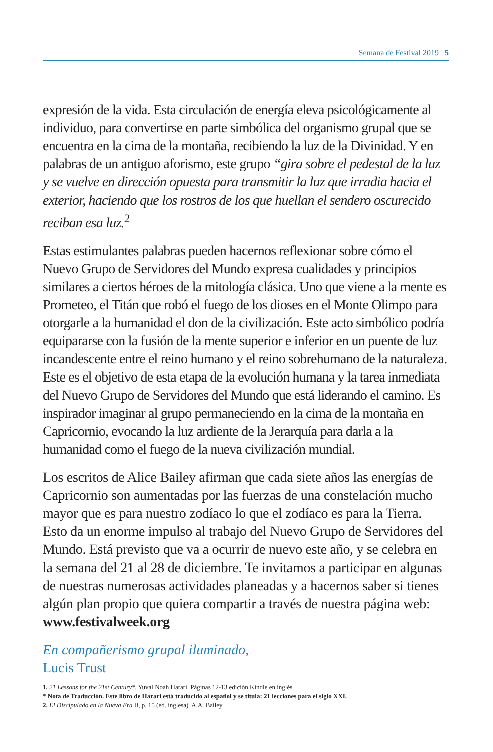Semana de Festival 2019 5
expresión de la vida. Esta circulación de energía eleva psicológicamente al individuo, para convertirse en parte simbólica del organismo grupal que se encuentra en la cima de la montaña, recibiendo la luz de la Divinidad. Y en palabras de un antiguo aforismo, este grupo “gira sobre el pedestal de la luz y se vuelve en dirección opuesta para transmitir la luz que irradia hacia el exterior, haciendo que los rostros de los que huellan el sendero oscurecido reciban esa luz.<sup>2</sup>
Estas estimulantes palabras pueden hacernos reflexionar sobre cómo el Nuevo Grupo de Servidores del Mundo expresa cualidades y principios similares a ciertos héroes de la mitología clásica. Uno que viene a la mente es Prometeo, el Titán que robó el fuego de los dioses en el Monte Olimpo para otorgarle a la humanidad el don de la civilización. Este acto simbólico podría equipararse con la fusión de la mente superior e inferior en un puente de luz incandescente entre el reino humano y el reino sobrehumano de la naturaleza. Este es el objetivo de esta etapa de la evolución humana y la tarea inmediata del Nuevo Grupo de Servidores del Mundo que está liderando el camino. Es inspirador imaginar al grupo permaneciendo en la cima de la montaña en Capricornio, evocando la luz ardiente de la Jerarquía para darla a la humanidad como el fuego de la nueva civilización mundial.
Los escritos de Alice Bailey afirman que cada siete años las energías de Capricornio son aumentadas por las fuerzas de una constelación mucho mayor que es para nuestro zodíaco lo que el zodíaco es para la Tierra. Esto da un enorme impulso al trabajo del Nuevo Grupo de Servidores del Mundo. Está previsto que va a ocurrir de nuevo este año, y se celebra en la semana del 21 al 28 de diciembre. Te invitamos a participar en algunas de nuestras numerosas actividades planeadas y a hacernos saber si tienes algún plan propio que quiera compartir a través de nuestra página web: www.festivalweek.org
En compañerismo grupal iluminado,
Lucis Trust
1. 21 Lessons for the 21st Century*, Yuval Noah Harari. Páginas 12-13 edición Kindle en inglés
* Nota de Traducción. Este libro de Harari está traducido al español y se titula: 21 lecciones para el siglo XXI.
2. El Discipulado en la Nueva Era II, p. 15 (ed. inglesa). A.A. Bailey